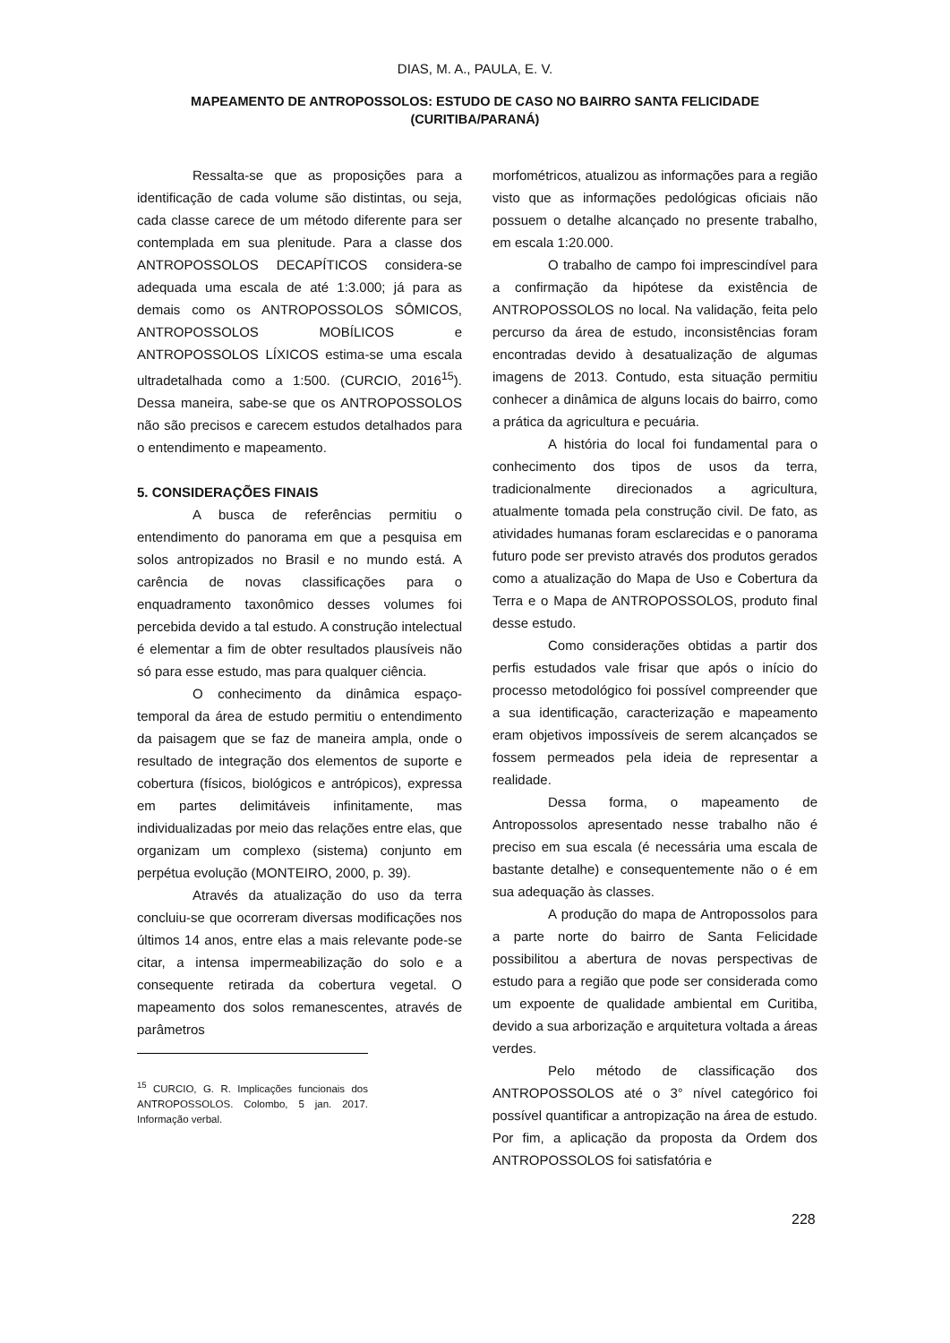DIAS, M. A., PAULA, E. V.
MAPEAMENTO DE ANTROPOSSOLOS: ESTUDO DE CASO NO BAIRRO SANTA FELICIDADE (CURITIBA/PARANÁ)
Ressalta-se que as proposições para a identificação de cada volume são distintas, ou seja, cada classe carece de um método diferente para ser contemplada em sua plenitude. Para a classe dos ANTROPOSSOLOS DECAPÍTICOS considera-se adequada uma escala de até 1:3.000; já para as demais como os ANTROPOSSOLOS SÔMICOS, ANTROPOSSOLOS MOBÍLICOS e ANTROPOSSOLOS LÍXICOS estima-se uma escala ultradetalhada como a 1:500. (CURCIO, 2016<sup>15</sup>). Dessa maneira, sabe-se que os ANTROPOSSOLOS não são precisos e carecem estudos detalhados para o entendimento e mapeamento.
5. CONSIDERAÇÕES FINAIS
A busca de referências permitiu o entendimento do panorama em que a pesquisa em solos antropizados no Brasil e no mundo está. A carência de novas classificações para o enquadramento taxonômico desses volumes foi percebida devido a tal estudo. A construção intelectual é elementar a fim de obter resultados plausíveis não só para esse estudo, mas para qualquer ciência.
O conhecimento da dinâmica espaço-temporal da área de estudo permitiu o entendimento da paisagem que se faz de maneira ampla, onde o resultado de integração dos elementos de suporte e cobertura (físicos, biológicos e antrópicos), expressa em partes delimitáveis infinitamente, mas individualizadas por meio das relações entre elas, que organizam um complexo (sistema) conjunto em perpétua evolução (MONTEIRO, 2000, p. 39).
Através da atualização do uso da terra concluiu-se que ocorreram diversas modificações nos últimos 14 anos, entre elas a mais relevante pode-se citar, a intensa impermeabilização do solo e a consequente retirada da cobertura vegetal. O mapeamento dos solos remanescentes, através de parâmetros
<sup>15</sup> CURCIO, G. R. Implicações funcionais dos ANTROPOSSOLOS. Colombo, 5 jan. 2017. Informação verbal.
morfométricos, atualizou as informações para a região visto que as informações pedológicas oficiais não possuem o detalhe alcançado no presente trabalho, em escala 1:20.000.
O trabalho de campo foi imprescindível para a confirmação da hipótese da existência de ANTROPOSSOLOS no local. Na validação, feita pelo percurso da área de estudo, inconsistências foram encontradas devido à desatualização de algumas imagens de 2013. Contudo, esta situação permitiu conhecer a dinâmica de alguns locais do bairro, como a prática da agricultura e pecuária.
A história do local foi fundamental para o conhecimento dos tipos de usos da terra, tradicionalmente direcionados a agricultura, atualmente tomada pela construção civil. De fato, as atividades humanas foram esclarecidas e o panorama futuro pode ser previsto através dos produtos gerados como a atualização do Mapa de Uso e Cobertura da Terra e o Mapa de ANTROPOSSOLOS, produto final desse estudo.
Como considerações obtidas a partir dos perfis estudados vale frisar que após o início do processo metodológico foi possível compreender que a sua identificação, caracterização e mapeamento eram objetivos impossíveis de serem alcançados se fossem permeados pela ideia de representar a realidade.
Dessa forma, o mapeamento de Antropossolos apresentado nesse trabalho não é preciso em sua escala (é necessária uma escala de bastante detalhe) e consequentemente não o é em sua adequação às classes.
A produção do mapa de Antropossolos para a parte norte do bairro de Santa Felicidade possibilitou a abertura de novas perspectivas de estudo para a região que pode ser considerada como um expoente de qualidade ambiental em Curitiba, devido a sua arborização e arquitetura voltada a áreas verdes.
Pelo método de classificação dos ANTROPOSSOLOS até o 3° nível categórico foi possível quantificar a antropização na área de estudo. Por fim, a aplicação da proposta da Ordem dos ANTROPOSSOLOS foi satisfatória e
228